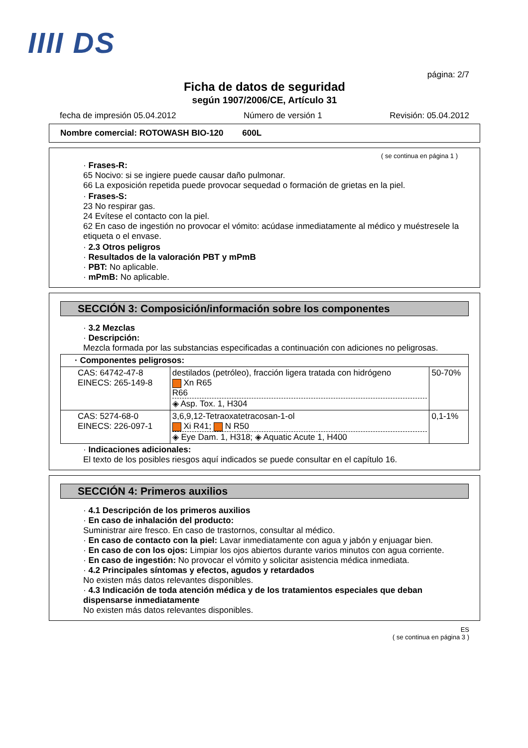IIII DS
página: 2/7
Ficha de datos de seguridad
según 1907/2006/CE, Artículo 31
fecha de impresión 05.04.2012 Número de versión 1 Revisión: 05.04.2012
Nombre comercial: ROTOWASH BIO-120 600L
( se continua en página 1 )
· Frases-R:
65 Nocivo: si se ingiere puede causar daño pulmonar.
66 La exposición repetida puede provocar sequedad o formación de grietas en la piel.
· Frases-S:
23 No respirar gas.
24 Evítese el contacto con la piel.
62 En caso de ingestión no provocar el vómito: acúdase inmediatamente al médico y muéstresele la etiqueta o el envase.
· 2.3 Otros peligros
· Resultados de la valoración PBT y mPmB
· PBT: No aplicable.
· mPmB: No aplicable.
SECCIÓN 3: Composición/información sobre los componentes
· 3.2 Mezclas
· Descripción:
Mezcla formada por las substancias especificadas a continuación con adiciones no peligrosas.
| · Componentes peligrosos: | | |
| CAS: 64742-47-8 EINECS: 265-149-8 | destilados (petróleo), fracción ligera tratada con hidrógeno Xn R65 R66 ◈ Asp. Tox. 1, H304 | 50-70% |
| CAS: 5274-68-0 EINECS: 226-097-1 | 3,6,9,12-Tetraoxatetracosan-1-ol Xi R41; N R50 ◈ Eye Dam. 1, H318; ◈ Aquatic Acute 1, H400 | 0,1-1% |
· Indicaciones adicionales:
El texto de los posibles riesgos aquí indicados se puede consultar en el capítulo 16.
SECCIÓN 4: Primeros auxilios
· 4.1 Descripción de los primeros auxilios
· En caso de inhalación del producto:
Suministrar aire fresco. En caso de trastornos, consultar al médico.
· En caso de contacto con la piel: Lavar inmediatamente con agua y jabón y enjuagar bien.
· En caso de con los ojos: Limpiar los ojos abiertos durante varios minutos con agua corriente.
· En caso de ingestión: No provocar el vómito y solicitar asistencia médica inmediata.
· 4.2 Principales síntomas y efectos, agudos y retardados
No existen más datos relevantes disponibles.
· 4.3 Indicación de toda atención médica y de los tratamientos especiales que deban dispensarse inmediatamente
No existen más datos relevantes disponibles.
ES
( se continua en página 3 )